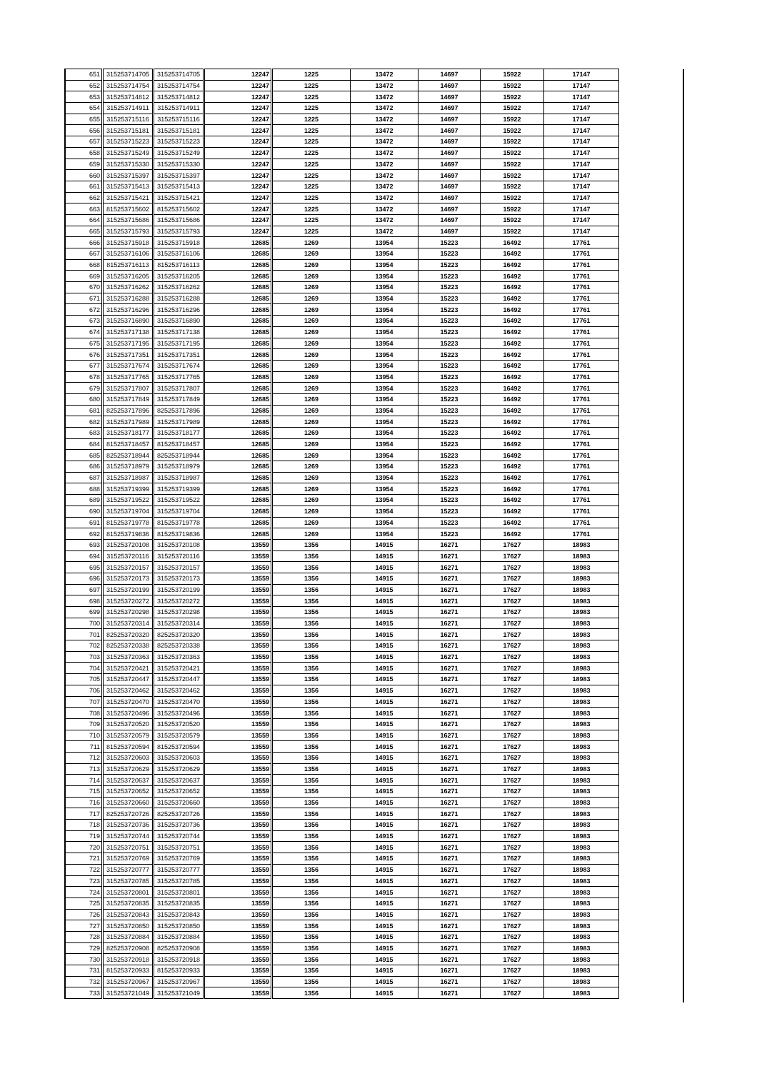| 651 | 315253714705 | 315253714705 | 12247 | 1225 | 13472 | 14697 | 15922 | 17147 |
| 652 | 315253714754 | 315253714754 | 12247 | 1225 | 13472 | 14697 | 15922 | 17147 |
| 653 | 315253714812 | 315253714812 | 12247 | 1225 | 13472 | 14697 | 15922 | 17147 |
| 654 | 315253714911 | 315253714911 | 12247 | 1225 | 13472 | 14697 | 15922 | 17147 |
| 655 | 315253715116 | 315253715116 | 12247 | 1225 | 13472 | 14697 | 15922 | 17147 |
| 656 | 315253715181 | 315253715181 | 12247 | 1225 | 13472 | 14697 | 15922 | 17147 |
| 657 | 315253715223 | 315253715223 | 12247 | 1225 | 13472 | 14697 | 15922 | 17147 |
| 658 | 315253715249 | 315253715249 | 12247 | 1225 | 13472 | 14697 | 15922 | 17147 |
| 659 | 315253715330 | 315253715330 | 12247 | 1225 | 13472 | 14697 | 15922 | 17147 |
| 660 | 315253715397 | 315253715397 | 12247 | 1225 | 13472 | 14697 | 15922 | 17147 |
| 661 | 315253715413 | 315253715413 | 12247 | 1225 | 13472 | 14697 | 15922 | 17147 |
| 662 | 315253715421 | 315253715421 | 12247 | 1225 | 13472 | 14697 | 15922 | 17147 |
| 663 | 815253715602 | 815253715602 | 12247 | 1225 | 13472 | 14697 | 15922 | 17147 |
| 664 | 315253715686 | 315253715686 | 12247 | 1225 | 13472 | 14697 | 15922 | 17147 |
| 665 | 315253715793 | 315253715793 | 12247 | 1225 | 13472 | 14697 | 15922 | 17147 |
| 666 | 315253715918 | 315253715918 | 12685 | 1269 | 13954 | 15223 | 16492 | 17761 |
| 667 | 315253716106 | 315253716106 | 12685 | 1269 | 13954 | 15223 | 16492 | 17761 |
| 668 | 815253716113 | 815253716113 | 12685 | 1269 | 13954 | 15223 | 16492 | 17761 |
| 669 | 315253716205 | 315253716205 | 12685 | 1269 | 13954 | 15223 | 16492 | 17761 |
| 670 | 315253716262 | 315253716262 | 12685 | 1269 | 13954 | 15223 | 16492 | 17761 |
| 671 | 315253716288 | 315253716288 | 12685 | 1269 | 13954 | 15223 | 16492 | 17761 |
| 672 | 315253716296 | 315253716296 | 12685 | 1269 | 13954 | 15223 | 16492 | 17761 |
| 673 | 315253716890 | 315253716890 | 12685 | 1269 | 13954 | 15223 | 16492 | 17761 |
| 674 | 315253717138 | 315253717138 | 12685 | 1269 | 13954 | 15223 | 16492 | 17761 |
| 675 | 315253717195 | 315253717195 | 12685 | 1269 | 13954 | 15223 | 16492 | 17761 |
| 676 | 315253717351 | 315253717351 | 12685 | 1269 | 13954 | 15223 | 16492 | 17761 |
| 677 | 315253717674 | 315253717674 | 12685 | 1269 | 13954 | 15223 | 16492 | 17761 |
| 678 | 315253717765 | 315253717765 | 12685 | 1269 | 13954 | 15223 | 16492 | 17761 |
| 679 | 315253717807 | 315253717807 | 12685 | 1269 | 13954 | 15223 | 16492 | 17761 |
| 680 | 315253717849 | 315253717849 | 12685 | 1269 | 13954 | 15223 | 16492 | 17761 |
| 681 | 825253717896 | 825253717896 | 12685 | 1269 | 13954 | 15223 | 16492 | 17761 |
| 682 | 315253717989 | 315253717989 | 12685 | 1269 | 13954 | 15223 | 16492 | 17761 |
| 683 | 315253718177 | 315253718177 | 12685 | 1269 | 13954 | 15223 | 16492 | 17761 |
| 684 | 815253718457 | 815253718457 | 12685 | 1269 | 13954 | 15223 | 16492 | 17761 |
| 685 | 825253718944 | 825253718944 | 12685 | 1269 | 13954 | 15223 | 16492 | 17761 |
| 686 | 315253718979 | 315253718979 | 12685 | 1269 | 13954 | 15223 | 16492 | 17761 |
| 687 | 315253718987 | 315253718987 | 12685 | 1269 | 13954 | 15223 | 16492 | 17761 |
| 688 | 315253719399 | 315253719399 | 12685 | 1269 | 13954 | 15223 | 16492 | 17761 |
| 689 | 315253719522 | 315253719522 | 12685 | 1269 | 13954 | 15223 | 16492 | 17761 |
| 690 | 315253719704 | 315253719704 | 12685 | 1269 | 13954 | 15223 | 16492 | 17761 |
| 691 | 815253719778 | 815253719778 | 12685 | 1269 | 13954 | 15223 | 16492 | 17761 |
| 692 | 815253719836 | 815253719836 | 12685 | 1269 | 13954 | 15223 | 16492 | 17761 |
| 693 | 315253720108 | 315253720108 | 13559 | 1356 | 14915 | 16271 | 17627 | 18983 |
| 694 | 315253720116 | 315253720116 | 13559 | 1356 | 14915 | 16271 | 17627 | 18983 |
| 695 | 315253720157 | 315253720157 | 13559 | 1356 | 14915 | 16271 | 17627 | 18983 |
| 696 | 315253720173 | 315253720173 | 13559 | 1356 | 14915 | 16271 | 17627 | 18983 |
| 697 | 315253720199 | 315253720199 | 13559 | 1356 | 14915 | 16271 | 17627 | 18983 |
| 698 | 315253720272 | 315253720272 | 13559 | 1356 | 14915 | 16271 | 17627 | 18983 |
| 699 | 315253720298 | 315253720298 | 13559 | 1356 | 14915 | 16271 | 17627 | 18983 |
| 700 | 315253720314 | 315253720314 | 13559 | 1356 | 14915 | 16271 | 17627 | 18983 |
| 701 | 825253720320 | 825253720320 | 13559 | 1356 | 14915 | 16271 | 17627 | 18983 |
| 702 | 825253720338 | 825253720338 | 13559 | 1356 | 14915 | 16271 | 17627 | 18983 |
| 703 | 315253720363 | 315253720363 | 13559 | 1356 | 14915 | 16271 | 17627 | 18983 |
| 704 | 315253720421 | 315253720421 | 13559 | 1356 | 14915 | 16271 | 17627 | 18983 |
| 705 | 315253720447 | 315253720447 | 13559 | 1356 | 14915 | 16271 | 17627 | 18983 |
| 706 | 315253720462 | 315253720462 | 13559 | 1356 | 14915 | 16271 | 17627 | 18983 |
| 707 | 315253720470 | 315253720470 | 13559 | 1356 | 14915 | 16271 | 17627 | 18983 |
| 708 | 315253720496 | 315253720496 | 13559 | 1356 | 14915 | 16271 | 17627 | 18983 |
| 709 | 315253720520 | 315253720520 | 13559 | 1356 | 14915 | 16271 | 17627 | 18983 |
| 710 | 315253720579 | 315253720579 | 13559 | 1356 | 14915 | 16271 | 17627 | 18983 |
| 711 | 815253720594 | 815253720594 | 13559 | 1356 | 14915 | 16271 | 17627 | 18983 |
| 712 | 315253720603 | 315253720603 | 13559 | 1356 | 14915 | 16271 | 17627 | 18983 |
| 713 | 315253720629 | 315253720629 | 13559 | 1356 | 14915 | 16271 | 17627 | 18983 |
| 714 | 315253720637 | 315253720637 | 13559 | 1356 | 14915 | 16271 | 17627 | 18983 |
| 715 | 315253720652 | 315253720652 | 13559 | 1356 | 14915 | 16271 | 17627 | 18983 |
| 716 | 315253720660 | 315253720660 | 13559 | 1356 | 14915 | 16271 | 17627 | 18983 |
| 717 | 825253720726 | 825253720726 | 13559 | 1356 | 14915 | 16271 | 17627 | 18983 |
| 718 | 315253720736 | 315253720736 | 13559 | 1356 | 14915 | 16271 | 17627 | 18983 |
| 719 | 315253720744 | 315253720744 | 13559 | 1356 | 14915 | 16271 | 17627 | 18983 |
| 720 | 315253720751 | 315253720751 | 13559 | 1356 | 14915 | 16271 | 17627 | 18983 |
| 721 | 315253720769 | 315253720769 | 13559 | 1356 | 14915 | 16271 | 17627 | 18983 |
| 722 | 315253720777 | 315253720777 | 13559 | 1356 | 14915 | 16271 | 17627 | 18983 |
| 723 | 315253720785 | 315253720785 | 13559 | 1356 | 14915 | 16271 | 17627 | 18983 |
| 724 | 315253720801 | 315253720801 | 13559 | 1356 | 14915 | 16271 | 17627 | 18983 |
| 725 | 315253720835 | 315253720835 | 13559 | 1356 | 14915 | 16271 | 17627 | 18983 |
| 726 | 315253720843 | 315253720843 | 13559 | 1356 | 14915 | 16271 | 17627 | 18983 |
| 727 | 315253720850 | 315253720850 | 13559 | 1356 | 14915 | 16271 | 17627 | 18983 |
| 728 | 315253720884 | 315253720884 | 13559 | 1356 | 14915 | 16271 | 17627 | 18983 |
| 729 | 825253720908 | 825253720908 | 13559 | 1356 | 14915 | 16271 | 17627 | 18983 |
| 730 | 315253720918 | 315253720918 | 13559 | 1356 | 14915 | 16271 | 17627 | 18983 |
| 731 | 815253720933 | 815253720933 | 13559 | 1356 | 14915 | 16271 | 17627 | 18983 |
| 732 | 315253720967 | 315253720967 | 13559 | 1356 | 14915 | 16271 | 17627 | 18983 |
| 733 | 315253721049 | 315253721049 | 13559 | 1356 | 14915 | 16271 | 17627 | 18983 |